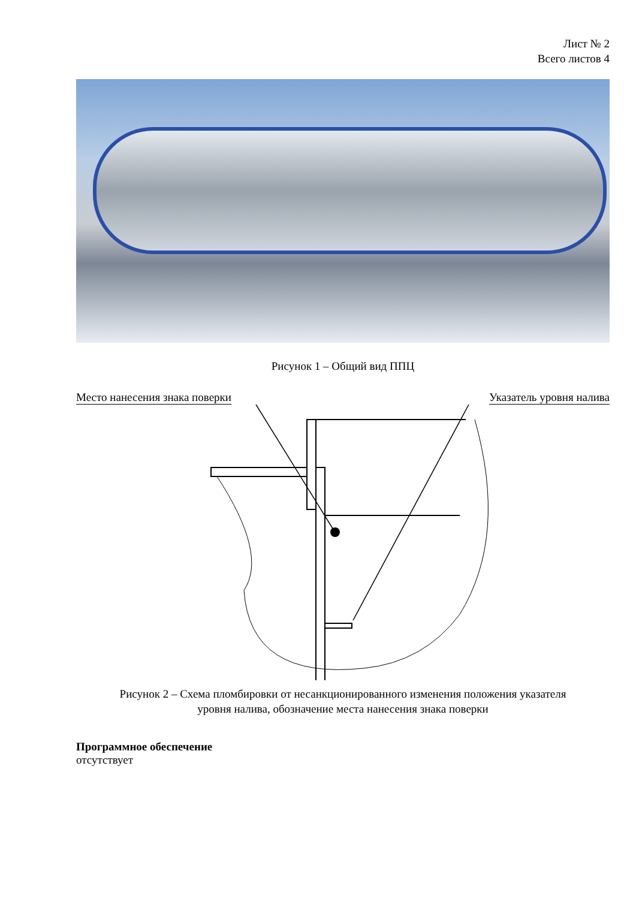Лист № 2
Всего листов 4
Рисунок 1 – Общий вид ППЦ
Место нанесения знака поверки Указатель уровня налива
Рисунок 2 – Схема пломбировки от несанкционированного изменения положения указателя
уровня налива, обозначение места нанесения знака поверки
Программное обеспечение
отсутствует